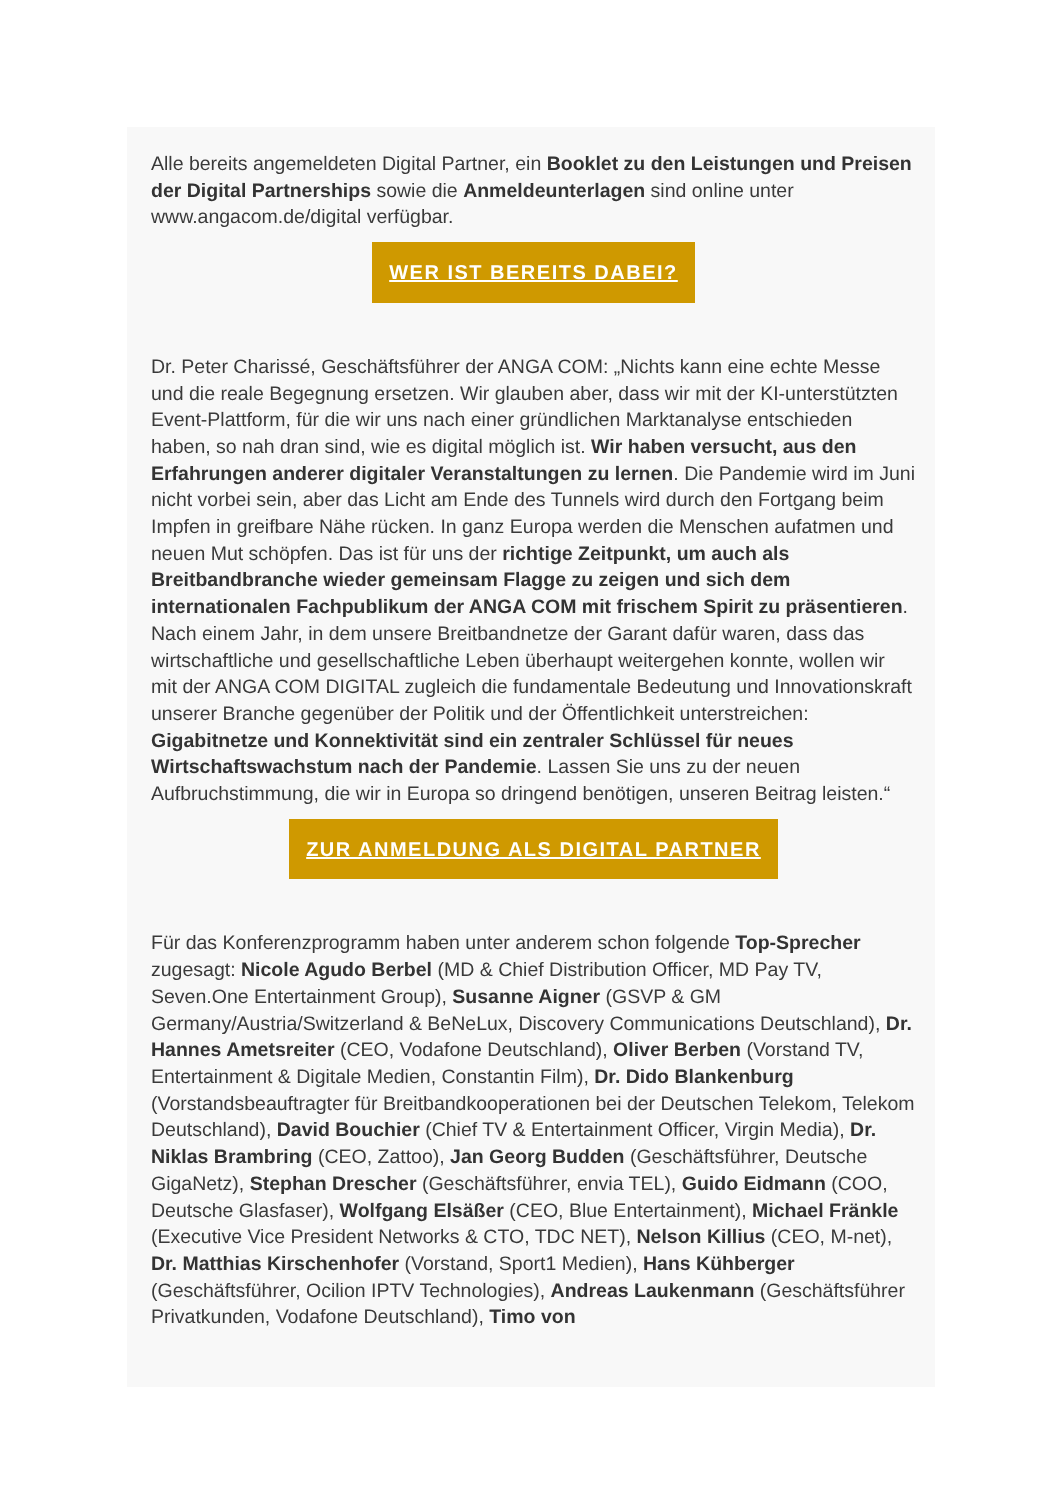Alle bereits angemeldeten Digital Partner, ein Booklet zu den Leistungen und Preisen der Digital Partnerships sowie die Anmeldeunterlagen sind online unter www.angacom.de/digital verfügbar.
WER IST BEREITS DABEI?
Dr. Peter Charissé, Geschäftsführer der ANGA COM: „Nichts kann eine echte Messe und die reale Begegnung ersetzen. Wir glauben aber, dass wir mit der KI-unterstützten Event-Plattform, für die wir uns nach einer gründlichen Marktanalyse entschieden haben, so nah dran sind, wie es digital möglich ist. Wir haben versucht, aus den Erfahrungen anderer digitaler Veranstaltungen zu lernen. Die Pandemie wird im Juni nicht vorbei sein, aber das Licht am Ende des Tunnels wird durch den Fortgang beim Impfen in greifbare Nähe rücken. In ganz Europa werden die Menschen aufatmen und neuen Mut schöpfen. Das ist für uns der richtige Zeitpunkt, um auch als Breitbandbranche wieder gemeinsam Flagge zu zeigen und sich dem internationalen Fachpublikum der ANGA COM mit frischem Spirit zu präsentieren. Nach einem Jahr, in dem unsere Breitbandnetze der Garant dafür waren, dass das wirtschaftliche und gesellschaftliche Leben überhaupt weitergehen konnte, wollen wir mit der ANGA COM DIGITAL zugleich die fundamentale Bedeutung und Innovationskraft unserer Branche gegenüber der Politik und der Öffentlichkeit unterstreichen: Gigabitnetze und Konnektivität sind ein zentraler Schlüssel für neues Wirtschaftswachstum nach der Pandemie. Lassen Sie uns zu der neuen Aufbruchstimmung, die wir in Europa so dringend benötigen, unseren Beitrag leisten.“
ZUR ANMELDUNG ALS DIGITAL PARTNER
Für das Konferenzprogramm haben unter anderem schon folgende Top-Sprecher zugesagt: Nicole Agudo Berbel (MD & Chief Distribution Officer, MD Pay TV, Seven.One Entertainment Group), Susanne Aigner (GSVP & GM Germany/Austria/Switzerland & BeNeLux, Discovery Communications Deutschland), Dr. Hannes Ametsreiter (CEO, Vodafone Deutschland), Oliver Berben (Vorstand TV, Entertainment & Digitale Medien, Constantin Film), Dr. Dido Blankenburg (Vorstandsbeauftragter für Breitbandkooperationen bei der Deutschen Telekom, Telekom Deutschland), David Bouchier (Chief TV & Entertainment Officer, Virgin Media), Dr. Niklas Brambring (CEO, Zattoo), Jan Georg Budden (Geschäftsführer, Deutsche GigaNetz), Stephan Drescher (Geschäftsführer, envia TEL), Guido Eidmann (COO, Deutsche Glasfaser), Wolfgang Elsäßer (CEO, Blue Entertainment), Michael Fränkle (Executive Vice President Networks & CTO, TDC NET), Nelson Killius (CEO, M-net), Dr. Matthias Kirschenhofer (Vorstand, Sport1 Medien), Hans Kühberger (Geschäftsführer, Ocilion IPTV Technologies), Andreas Laukenmann (Geschäftsführer Privatkunden, Vodafone Deutschland), Timo von